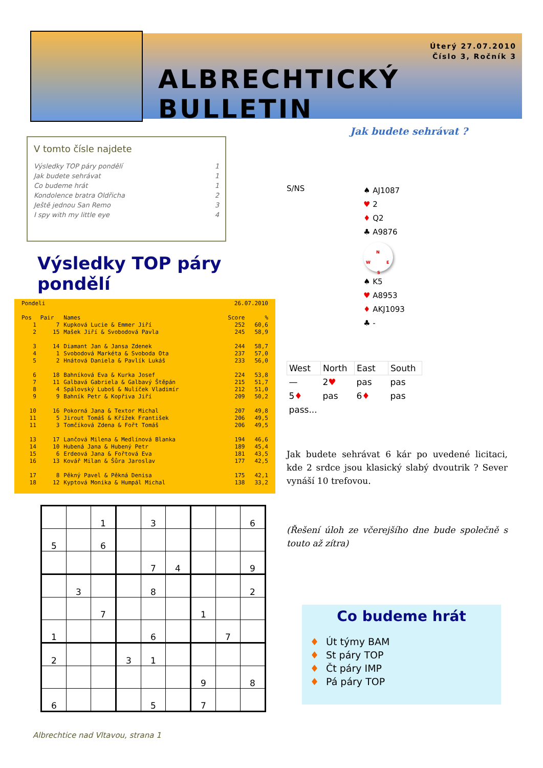Úterý 27.07.2010
Číslo 3, Ročník 3
ALBRECHTICKÝ BULLETIN
V tomto čísle najdete
| Výsledky TOP páry pondělí | 1 |
| Jak budete sehrávat | 1 |
| Co budeme hrát | 1 |
| Kondolence bratra Oldřicha | 2 |
| Ještě jednou San Remo | 3 |
| I spy with my little eye | 4 |
Výsledky TOP páry pondělí
| Pondeli | | | 26.07.2010 | |
| Pos | Pair | Names | Score | % |
| 1 | 7 | Kupková Lucie & Emmer Jiří | 252 | 60,6 |
| 2 | 15 | Mašek Jiří & Svobodová Pavla | 245 | 58,9 |
| 3 | 14 | Diamant Jan & Jansa Zdenek | 244 | 58,7 |
| 4 | 1 | Svobodová Markéta & Svoboda Ota | 237 | 57,0 |
| 5 | 2 | Hnátová Daniela & Pavlík Lukáš | 233 | 56,0 |
| 6 | 18 | Bahníková Eva & Kurka Josef | 224 | 53,8 |
| 7 | 11 | Galbavá Gabriela & Galbavý Štěpán | 215 | 51,7 |
| 8 | 4 | Spálovský Luboš & Nulíček Vladimír | 212 | 51,0 |
| 9 | 9 | Bahník Petr & Kopřiva Jiří | 209 | 50,2 |
| 10 | 16 | Pokorná Jana & Textor Michal | 207 | 49,8 |
| 11 | 5 | Jirout Tomáš & Křížek František | 206 | 49,5 |
| 11 | 3 | Tomčíková Zdena & Fořt Tomáš | 206 | 49,5 |
| 13 | 17 | Lančová Milena & Medlínová Blanka | 194 | 46,6 |
| 14 | 10 | Hubená Jana & Hubený Petr | 189 | 45,4 |
| 15 | 6 | Erdeová Jana & Fořtová Eva | 181 | 43,5 |
| 16 | 13 | Kovář Milan & Šůra Jaroslav | 177 | 42,5 |
| 17 | 8 | Pěkný Pavel & Pěkná Denisa | 175 | 42,1 |
| 18 | 12 | Kyptová Monika & Humpál Michal | 138 | 33,2 |
| | | 1 | | 3 | | | | 6 |
| 5 | | 6 | | | | | | |
| | | | | 7 | 4 | | | 9 |
| | 3 | | | 8 | | | | 2 |
| | | 7 | | | | 1 | | |
| 1 | | | | 6 | | | 7 | |
| 2 | | | 3 | 1 | | | | |
| | | | | | | 9 | | 8 |
| 6 | | | | 5 | | 7 | | |
Albrechtice nad Vltavou, strana 1
Jak budete sehrávat ?
S/NS
♠ AJ1087
♥ 2
♦ Q2
♣ A9876
N
W E
S
♠ K5
♥ A8953
♦ AKJ1093
♣ -
| West | North | East | South |
| --- | --- | --- | --- |
| — | 2 ♥ | pas | pas |
| 5 ♦ | pas | 6 ♦ | pas |
| pass... | | | |
Jak budete sehrávat 6 kár po uvedené licitaci, kde 2 srdce jsou klasický slabý dvoutrik ? Sever vynáší 10 trefovou.
(Řešení úloh ze včerejšího dne bude společně s touto až zítra)
Co budeme hrát
♦ Út týmy BAM
♦ St páry TOP
♦ Čt páry IMP
♦ Pá páry TOP